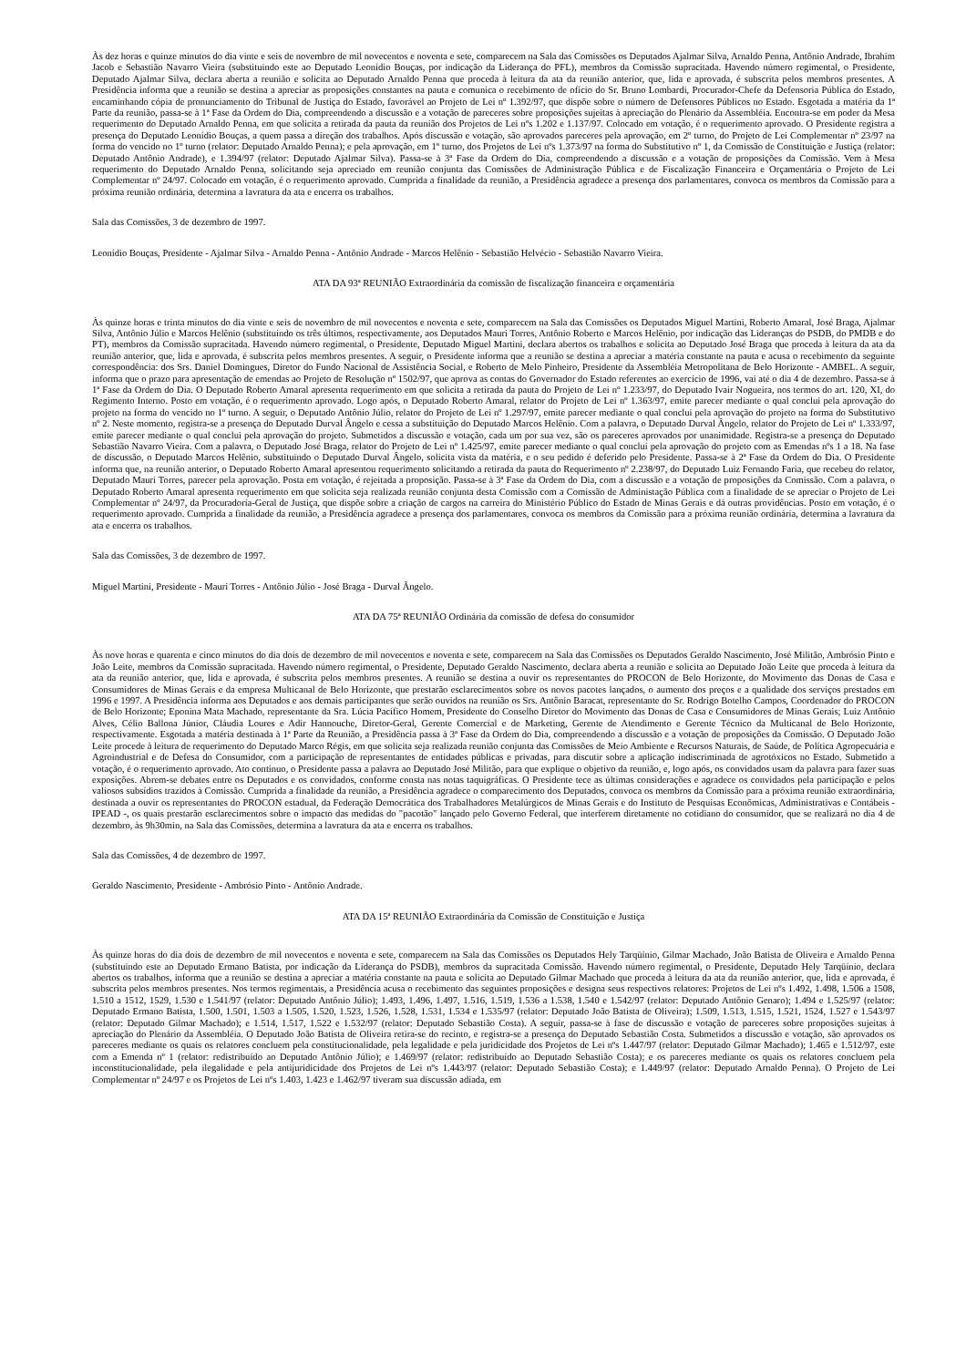Às dez horas e quinze minutos do dia vinte e seis de novembro de mil novecentos e noventa e sete, comparecem na Sala das Comissões os Deputados Ajalmar Silva, Arnaldo Penna, Antônio Andrade, Ibrahim Jacob e Sebastião Navarro Vieira (substituindo este ao Deputado Leonídio Bouças, por indicação da Liderança do PFL), membros da Comissão supracitada. Havendo número regimental, o Presidente, Deputado Ajalmar Silva, declara aberta a reunião e solicita ao Deputado Arnaldo Penna que proceda à leitura da ata da reunião anterior, que, lida e aprovada, é subscrita pelos membros presentes. A Presidência informa que a reunião se destina a apreciar as proposições constantes na pauta e comunica o recebimento de ofício do Sr. Bruno Lombardi, Procurador-Chefe da Defensoria Pública do Estado, encaminhando cópia de pronunciamento do Tribunal de Justiça do Estado, favorável ao Projeto de Lei nº 1.392/97, que dispõe sobre o número de Defensores Públicos no Estado. Esgotada a matéria da 1ª Parte da reunião, passa-se à 1ª Fase da Ordem do Dia, compreendendo a discussão e a votação de pareceres sobre proposições sujeitas à apreciação do Plenário da Assembléia. Encontra-se em poder da Mesa requerimento do Deputado Arnaldo Penna, em que solicita a retirada da pauta da reunião dos Projetos de Lei nºs 1.202 e 1.137/97. Colocado em votação, é o requerimento aprovado. O Presidente registra a presença do Deputado Leonídio Bouças, a quem passa a direção dos trabalhos. Após discussão e votação, são aprovados pareceres pela aprovação, em 2º turno, do Projeto de Lei Complementar nº 23/97 na forma do vencido no 1º turno (relator: Deputado Arnaldo Penna); e pela aprovação, em 1º turno, dos Projetos de Lei nºs 1.373/97 na forma do Substitutivo nº 1, da Comissão de Constituição e Justiça (relator: Deputado Antônio Andrade), e 1.394/97 (relator: Deputado Ajalmar Silva). Passa-se à 3ª Fase da Ordem do Dia, compreendendo a discussão e a votação de proposições da Comissão. Vem à Mesa requerimento do Deputado Arnaldo Penna, solicitando seja apreciado em reunião conjunta das Comissões de Administração Pública e de Fiscalização Financeira e Orçamentária o Projeto de Lei Complementar nº 24/97. Colocado em votação, é o requerimento aprovado. Cumprida a finalidade da reunião, a Presidência agradece a presença dos parlamentares, convoca os membros da Comissão para a próxima reunião ordinária, determina a lavratura da ata e encerra os trabalhos.
Sala das Comissões, 3 de dezembro de 1997.
Leonídio Bouças, Presidente - Ajalmar Silva - Arnaldo Penna - Antônio Andrade - Marcos Helênio - Sebastião Helvécio - Sebastião Navarro Vieira.
ATA DA 93ª REUNIÃO Extraordinária da comissão de fiscalização financeira e orçamentária
Às quinze horas e trinta minutos do dia vinte e seis de novembro de mil novecentos e noventa e sete, comparecem na Sala das Comissões os Deputados Miguel Martini, Roberto Amaral, José Braga, Ajalmar Silva, Antônio Júlio e Marcos Helênio (substituindo os três últimos, respectivamente, aos Deputados Mauri Torres, Antônio Roberto e Marcos Helênio, por indicação das Lideranças do PSDB, do PMDB e do PT), membros da Comissão supracitada. Havendo número regimental, o Presidente, Deputado Miguel Martini, declara abertos os trabalhos e solicita ao Deputado José Braga que proceda à leitura da ata da reunião anterior, que, lida e aprovada, é subscrita pelos membros presentes. A seguir, o Presidente informa que a reunião se destina a apreciar a matéria constante na pauta e acusa o recebimento da seguinte correspondência: dos Srs. Daniel Domingues, Diretor do Fundo Nacional de Assistência Social, e Roberto de Melo Pinheiro, Presidente da Assembléia Metropolitana de Belo Horizonte - AMBEL. A seguir, informa que o prazo para apresentação de emendas ao Projeto de Resolução nº 1502/97, que aprova as contas do Governador do Estado referentes ao exercício de 1996, vai até o dia 4 de dezembro. Passa-se à 1ª Fase da Ordem do Dia. O Deputado Roberto Amaral apresenta requerimento em que solicita a retirada da pauta do Projeto de Lei nº 1.233/97, do Deputado Ivair Nogueira, nos termos do art. 120, XI, do Regimento Interno. Posto em votação, é o requerimento aprovado. Logo após, o Deputado Roberto Amaral, relator do Projeto de Lei nº 1.363/97, emite parecer mediante o qual conclui pela aprovação do projeto na forma do vencido no 1º turno. A seguir, o Deputado Antônio Júlio, relator do Projeto de Lei nº 1.297/97, emite parecer mediante o qual conclui pela aprovação do projeto na forma do Substitutivo nº 2. Neste momento, registra-se a presença do Deputado Durval Ângelo e cessa a substituição do Deputado Marcos Helênio. Com a palavra, o Deputado Durval Ângelo, relator do Projeto de Lei nº 1.333/97, emite parecer mediante o qual conclui pela aprovação do projeto. Submetidos a discussão e votação, cada um por sua vez, são os pareceres aprovados por unanimidade. Registra-se a presença do Deputado Sebastião Navarro Vieira. Com a palavra, o Deputado José Braga, relator do Projeto de Lei nº 1.425/97, emite parecer mediante o qual conclui pela aprovação do projeto com as Emendas nºs 1 a 18. Na fase de discussão, o Deputado Marcos Helênio, substituindo o Deputado Durval Ângelo, solicita vista da matéria, e o seu pedido é deferido pelo Presidente. Passa-se à 2ª Fase da Ordem do Dia. O Presidente informa que, na reunião anterior, o Deputado Roberto Amaral apresentou requerimento solicitando a retirada da pauta do Requerimento nº 2.238/97, do Deputado Luiz Fernando Faria, que recebeu do relator, Deputado Mauri Torres, parecer pela aprovação. Posta em votação, é rejeitada a proposição. Passa-se à 3ª Fase da Ordem do Dia, com a discussão e a votação de proposições da Comissão. Com a palavra, o Deputado Roberto Amaral apresenta requerimento em que solicita seja realizada reunião conjunta desta Comissão com a Comissão de Administação Pública com a finalidade de se apreciar o Projeto de Lei Complementar nº 24/97, da Procuradoria-Geral de Justiça, que dispõe sobre a criação de cargos na carreira do Ministério Público do Estado de Minas Gerais e dá outras providências. Posto em votação, é o requerimento aprovado. Cumprida a finalidade da reunião, a Presidência agradece a presença dos parlamentares, convoca os membros da Comissão para a próxima reunião ordinária, determina a lavratura da ata e encerra os trabalhos.
Sala das Comissões, 3 de dezembro de 1997.
Miguel Martini, Presidente - Mauri Torres - Antônio Júlio - José Braga - Durval Ângelo.
ATA DA 75ª REUNIÃO Ordinária da comissão de defesa do consumidor
Às nove horas e quarenta e cinco minutos do dia dois de dezembro de mil novecentos e noventa e sete, comparecem na Sala das Comissões os Deputados Geraldo Nascimento, José Militão, Ambrósio Pinto e João Leite, membros da Comissão supracitada. Havendo número regimental, o Presidente, Deputado Geraldo Nascimento, declara aberta a reunião e solicita ao Deputado João Leite que proceda à leitura da ata da reunião anterior, que, lida e aprovada, é subscrita pelos membros presentes. A reunião se destina a ouvir os representantes do PROCON de Belo Horizonte, do Movimento das Donas de Casa e Consumidores de Minas Gerais e da empresa Multicanal de Belo Horizonte, que prestarão esclarecimentos sobre os novos pacotes lançados, o aumento dos preços e a qualidade dos serviços prestados em 1996 e 1997. A Presidência informa aos Deputados e aos demais participantes que serão ouvidos na reunião os Srs. Antônio Baracat, representante do Sr. Rodrigo Botelho Campos, Coordenador do PROCON de Belo Horizonte; Eponina Mata Machado, representante da Sra. Lúcia Pacífico Homem, Presidente do Conselho Diretor do Movimento das Donas de Casa e Consumidores de Minas Gerais; Luiz Antônio Alves, Célio Ballona Júnior, Cláudia Loures e Adir Hannouche, Diretor-Geral, Gerente Comercial e de Marketing, Gerente de Atendimento e Gerente Técnico da Multicanal de Belo Horizonte, respectivamente. Esgotada a matéria destinada à 1ª Parte da Reunião, a Presidência passa à 3ª Fase da Ordem do Dia, compreendendo a discussão e a votação de proposições da Comissão. O Deputado João Leite procede à leitura de requerimento do Deputado Marco Régis, em que solicita seja realizada reunião conjunta das Comissões de Meio Ambiente e Recursos Naturais, de Saúde, de Política Agropecuária e Agroindustrial e de Defesa do Consumidor, com a participação de representantes de entidades públicas e privadas, para discutir sobre a aplicação indiscriminada de agrotóxicos no Estado. Submetido a votação, é o requerimento aprovado. Ato contínuo, o Presidente passa a palavra ao Deputado José Militão, para que explique o objetivo da reunião, e, logo após, os convidados usam da palavra para fazer suas exposições. Abrem-se debates entre os Deputados e os convidados, conforme consta nas notas taquigráficas. O Presidente tece as últimas considerações e agradece os convidados pela participação e pelos valiosos subsídios trazidos à Comissão. Cumprida a finalidade da reunião, a Presidência agradece o comparecimento dos Deputados, convoca os membros da Comissão para a próxima reunião extraordinária, destinada a ouvir os representantes do PROCON estadual, da Federação Democrática dos Trabalhadores Metalúrgicos de Minas Gerais e do Instituto de Pesquisas Econômicas, Administrativas e Contábeis - IPEAD -, os quais prestarão esclarecimentos sobre o impacto das medidas do "pacotão" lançado pelo Governo Federal, que interferem diretamente no cotidiano do consumidor, que se realizará no dia 4 de dezembro, às 9h30min, na Sala das Comissões, determina a lavratura da ata e encerra os trabalhos.
Sala das Comissões, 4 de dezembro de 1997.
Geraldo Nascimento, Presidente - Ambrósio Pinto - Antônio Andrade.
ATA DA 15ª REUNIÃO Extraordinária da Comissão de Constituição e Justiça
Às quinze horas do dia dois de dezembro de mil novecentos e noventa e sete, comparecem na Sala das Comissões os Deputados Hely Tarqüínio, Gilmar Machado, João Batista de Oliveira e Arnaldo Penna (substituindo este ao Deputado Ermano Batista, por indicação da Liderança do PSDB), membros da supracitada Comissão. Havendo número regimental, o Presidente, Deputado Hely Tarqüínio, declara abertos os trabalhos, informa que a reunião se destina a apreciar a matéria constante na pauta e solicita ao Deputado Gilmar Machado que proceda à leitura da ata da reunião anterior, que, lida e aprovada, é subscrita pelos membros presentes. Nos termos regimentais, a Presidência acusa o recebimento das seguintes proposições e designa seus respectivos relatores: Projetos de Lei nºs 1.492, 1.498, 1.506 a 1508, 1.510 a 1512, 1529, 1.530 e 1.541/97 (relator: Deputado Antônio Júlio); 1.493, 1.496, 1.497, 1.516, 1.519, 1.536 a 1.538, 1.540 e 1.542/97 (relator: Deputado Antônio Genaro); 1.494 e 1.525/97 (relator: Deputado Ermano Batista, 1.500, 1.501, 1.503 a 1.505, 1.520, 1.523, 1.526, 1.528, 1.531, 1.534 e 1.535/97 (relator: Deputado João Batista de Oliveira); 1.509, 1.513, 1.515, 1.521, 1524, 1.527 e 1.543/97 (relator: Deputado Gilmar Machado); e 1.514, 1.517, 1.522 e 1.532/97 (relator: Deputado Sebastião Costa). A seguir, passa-se à fase de discussão e votação de pareceres sobre proposições sujeitas à apreciação do Plenário da Assembléia. O Deputado João Batista de Oliveira retira-se do recinto, e registra-se a presença do Deputado Sebastião Costa. Submetidos a discussão e votação, são aprovados os pareceres mediante os quais os relatores concluem pela constitucionalidade, pela legalidade e pela juridicidade dos Projetos de Lei nºs 1.447/97 (relator: Deputado Gilmar Machado); 1.465 e 1.512/97, este com a Emenda nº 1 (relator: redistribuído ao Deputado Antônio Júlio); e 1.469/97 (relator: redistribuído ao Deputado Sebastião Costa); e os pareceres mediante os quais os relatores concluem pela inconstitucionalidade, pela ilegalidade e pela antijuridicidade dos Projetos de Lei nºs 1.443/97 (relator: Deputado Sebastião Costa); e 1.449/97 (relator: Deputado Arnaldo Penna). O Projeto de Lei Complementar nº 24/97 e os Projetos de Lei nºs 1.403, 1.423 e 1.462/97 tiveram sua discussão adiada, em